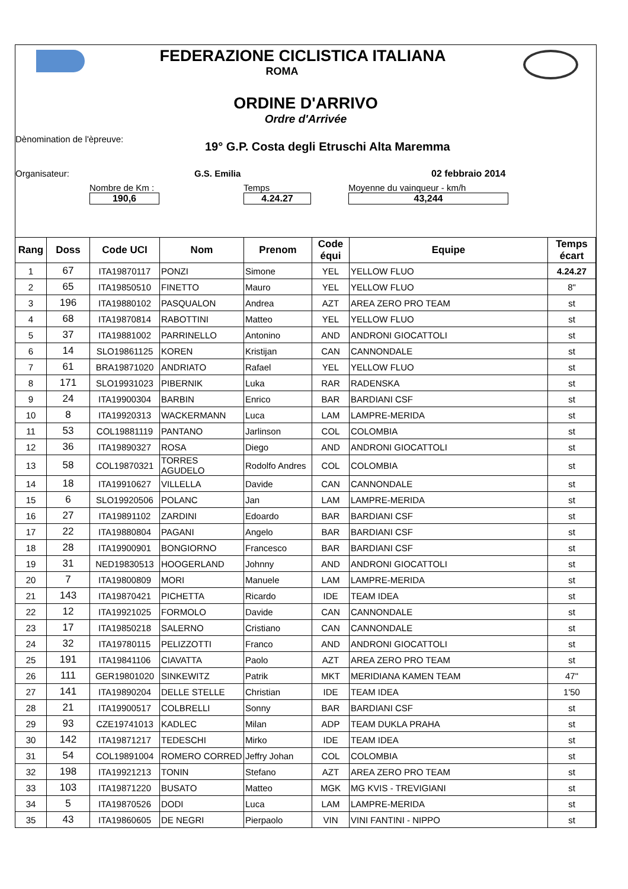FEDERAZIONE CICLISTICA ITALIANA
ROMA
ORDINE D'ARRIVO
Ordre d'Arrivée
Dènomination de l'èpreuve: 19° G.P. Costa degli Etruschi Alta Maremma
Organisateur: G.S. Emilia 02 febbraio 2014
Nombre de Km :
190,6
Temps
4.24.27
Moyenne du vainqueur - km/h
43,244
| Rang | Doss | Code UCI | Nom | Prenom | Code équi | Equipe | Temps écart |
| --- | --- | --- | --- | --- | --- | --- | --- |
| 1 | 67 | ITA19870117 | PONZI | Simone | YEL | YELLOW FLUO | 4.24.27 |
| 2 | 65 | ITA19850510 | FINETTO | Mauro | YEL | YELLOW FLUO | 8" |
| 3 | 196 | ITA19880102 | PASQUALON | Andrea | AZT | AREA ZERO PRO TEAM | st |
| 4 | 68 | ITA19870814 | RABOTTINI | Matteo | YEL | YELLOW FLUO | st |
| 5 | 37 | ITA19881002 | PARRINELLO | Antonino | AND | ANDRONI GIOCATTOLI | st |
| 6 | 14 | SLO19861125 | KOREN | Kristijan | CAN | CANNONDALE | st |
| 7 | 61 | BRA19871020 | ANDRIATO | Rafael | YEL | YELLOW FLUO | st |
| 8 | 171 | SLO19931023 | PIBERNIK | Luka | RAR | RADENSKA | st |
| 9 | 24 | ITA19900304 | BARBIN | Enrico | BAR | BARDIANI CSF | st |
| 10 | 8 | ITA19920313 | WACKERMANN | Luca | LAM | LAMPRE-MERIDA | st |
| 11 | 53 | COL19881119 | PANTANO | Jarlinson | COL | COLOMBIA | st |
| 12 | 36 | ITA19890327 | ROSA | Diego | AND | ANDRONI GIOCATTOLI | st |
| 13 | 58 | COL19870321 | TORRES AGUDELO | Rodolfo Andres | COL | COLOMBIA | st |
| 14 | 18 | ITA19910627 | VILLELLA | Davide | CAN | CANNONDALE | st |
| 15 | 6 | SLO19920506 | POLANC | Jan | LAM | LAMPRE-MERIDA | st |
| 16 | 27 | ITA19891102 | ZARDINI | Edoardo | BAR | BARDIANI CSF | st |
| 17 | 22 | ITA19880804 | PAGANI | Angelo | BAR | BARDIANI CSF | st |
| 18 | 28 | ITA19900901 | BONGIORNO | Francesco | BAR | BARDIANI CSF | st |
| 19 | 31 | NED19830513 | HOOGERLAND | Johnny | AND | ANDRONI GIOCATTOLI | st |
| 20 | 7 | ITA19800809 | MORI | Manuele | LAM | LAMPRE-MERIDA | st |
| 21 | 143 | ITA19870421 | PICHETTA | Ricardo | IDE | TEAM IDEA | st |
| 22 | 12 | ITA19921025 | FORMOLO | Davide | CAN | CANNONDALE | st |
| 23 | 17 | ITA19850218 | SALERNO | Cristiano | CAN | CANNONDALE | st |
| 24 | 32 | ITA19780115 | PELIZZOTTI | Franco | AND | ANDRONI GIOCATTOLI | st |
| 25 | 191 | ITA19841106 | CIAVATTA | Paolo | AZT | AREA ZERO PRO TEAM | st |
| 26 | 111 | GER19801020 | SINKEWITZ | Patrik | MKT | MERIDIANA KAMEN TEAM | 47" |
| 27 | 141 | ITA19890204 | DELLE STELLE | Christian | IDE | TEAM IDEA | 1'50 |
| 28 | 21 | ITA19900517 | COLBRELLI | Sonny | BAR | BARDIANI CSF | st |
| 29 | 93 | CZE19741013 | KADLEC | Milan | ADP | TEAM DUKLA PRAHA | st |
| 30 | 142 | ITA19871217 | TEDESCHI | Mirko | IDE | TEAM IDEA | st |
| 31 | 54 | COL19891004 | ROMERO CORRED | Jeffry Johan | COL | COLOMBIA | st |
| 32 | 198 | ITA19921213 | TONIN | Stefano | AZT | AREA ZERO PRO TEAM | st |
| 33 | 103 | ITA19871220 | BUSATO | Matteo | MGK | MG KVIS - TREVIGIANI | st |
| 34 | 5 | ITA19870526 | DODI | Luca | LAM | LAMPRE-MERIDA | st |
| 35 | 43 | ITA19860605 | DE NEGRI | Pierpaolo | VIN | VINI FANTINI - NIPPO | st |